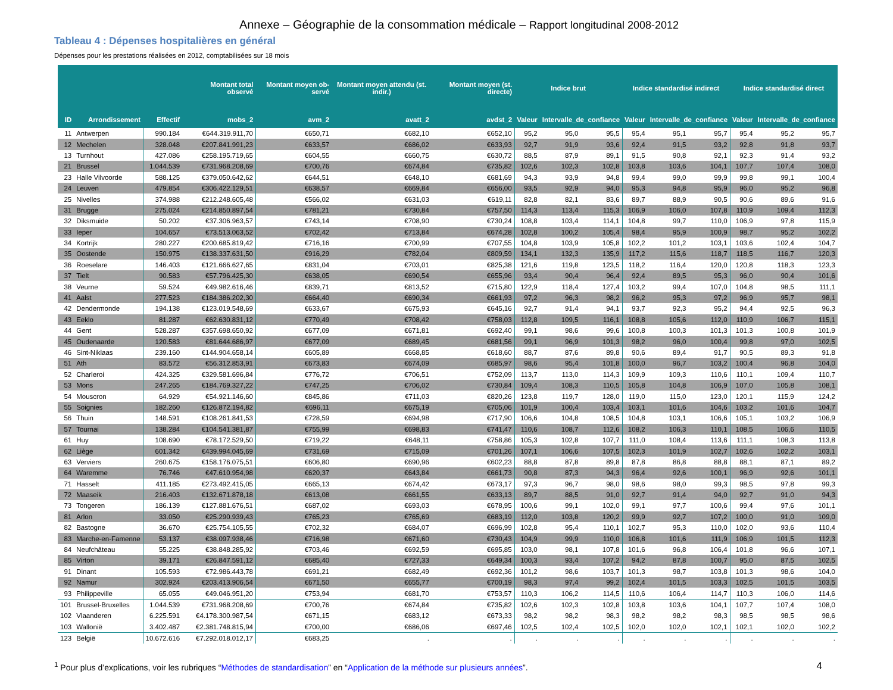Annexe – Géographie de la consommation médicale – Rapport longitudinal 2008-2012
Tableau 4 : Dépenses hospitalières en général
Dépenses pour les prestations réalisées en 2012, comptabilisées sur 18 mois
| | | | Montant total observé | Montant moyen ob-servé | Montant moyen attendu (st. indir.) | Montant moyen (st. directe) | Indice brut | | | Indice standardisé indirect | | | Indice standardisé direct | | |
| --- | --- | --- | --- | --- | --- | --- | --- | --- | --- | --- | --- | --- | --- | --- | --- |
| ID | Arrondissement | Effectif | mobs_2 | avm_2 | avatt_2 | avdst_2 | Valeur | Intervalle_de_confiance | | Valeur | Intervalle_de_confiance | | Valeur | Intervalle_de_confiance | |
| 11 | Antwerpen | 990.184 | €644.319.911,70 | €650,71 | €682,10 | €652,10 | 95,2 | 95,0 | 95,5 | 95,4 | 95,1 | 95,7 | 95,4 | 95,2 | 95,7 |
| 12 | Mechelen | 328.048 | €207.841.991,23 | €633,57 | €686,02 | €633,93 | 92,7 | 91,9 | 93,6 | 92,4 | 91,5 | 93,2 | 92,8 | 91,8 | 93,7 |
| 13 | Turnhout | 427.086 | €258.195.719,65 | €604,55 | €660,75 | €630,72 | 88,5 | 87,9 | 89,1 | 91,5 | 90,8 | 92,1 | 92,3 | 91,4 | 93,2 |
| 21 | Brussel | 1.044.539 | €731.968.208,69 | €700,76 | €674,84 | €735,82 | 102,6 | 102,3 | 102,8 | 103,8 | 103,6 | 104,1 | 107,7 | 107,4 | 108,0 |
| 23 | Halle Vilvoorde | 588.125 | €379.050.642,62 | €644,51 | €648,10 | €681,69 | 94,3 | 93,9 | 94,8 | 99,4 | 99,0 | 99,9 | 99,8 | 99,1 | 100,4 |
| 24 | Leuven | 479.854 | €306.422.129,51 | €638,57 | €669,84 | €656,00 | 93,5 | 92,9 | 94,0 | 95,3 | 94,8 | 95,9 | 96,0 | 95,2 | 96,8 |
| 25 | Nivelles | 374.988 | €212.248.605,48 | €566,02 | €631,03 | €619,11 | 82,8 | 82,1 | 83,6 | 89,7 | 88,9 | 90,5 | 90,6 | 89,6 | 91,6 |
| 31 | Brugge | 275.024 | €214.850.897,54 | €781,21 | €730,84 | €757,50 | 114,3 | 113,4 | 115,3 | 106,9 | 106,0 | 107,8 | 110,9 | 109,4 | 112,3 |
| 32 | Diksmuide | 50.202 | €37.306.963,57 | €743,14 | €708,90 | €730,24 | 108,8 | 103,4 | 114,1 | 104,8 | 99,7 | 110,0 | 106,9 | 97,8 | 115,9 |
| 33 | Ieper | 104.657 | €73.513.063,52 | €702,42 | €713,84 | €674,28 | 102,8 | 100,2 | 105,4 | 98,4 | 95,9 | 100,9 | 98,7 | 95,2 | 102,2 |
| 34 | Kortrijk | 280.227 | €200.685.819,42 | €716,16 | €700,99 | €707,55 | 104,8 | 103,9 | 105,8 | 102,2 | 101,2 | 103,1 | 103,6 | 102,4 | 104,7 |
| 35 | Oostende | 150.975 | €138.337.631,50 | €916,29 | €782,04 | €809,59 | 134,1 | 132,3 | 135,9 | 117,2 | 115,6 | 118,7 | 118,5 | 116,7 | 120,3 |
| 36 | Roeselare | 146.403 | €121.666.627,65 | €831,04 | €703,01 | €825,38 | 121,6 | 119,8 | 123,5 | 118,2 | 116,4 | 120,0 | 120,8 | 118,3 | 123,3 |
| 37 | Tielt | 90.583 | €57.796.425,30 | €638,05 | €690,54 | €655,96 | 93,4 | 90,4 | 96,4 | 92,4 | 89,5 | 95,3 | 96,0 | 90,4 | 101,6 |
| 38 | Veurne | 59.524 | €49.982.616,46 | €839,71 | €813,52 | €715,80 | 122,9 | 118,4 | 127,4 | 103,2 | 99,4 | 107,0 | 104,8 | 98,5 | 111,1 |
| 41 | Aalst | 277.523 | €184.386.202,30 | €664,40 | €690,34 | €661,93 | 97,2 | 96,3 | 98,2 | 96,2 | 95,3 | 97,2 | 96,9 | 95,7 | 98,1 |
| 42 | Dendermonde | 194.138 | €123.019.548,69 | €633,67 | €675,93 | €645,16 | 92,7 | 91,4 | 94,1 | 93,7 | 92,3 | 95,2 | 94,4 | 92,5 | 96,3 |
| 43 | Eeklo | 81.287 | €62.630.831,12 | €770,49 | €708,42 | €758,03 | 112,8 | 109,5 | 116,1 | 108,8 | 105,6 | 112,0 | 110,9 | 106,7 | 115,1 |
| 44 | Gent | 528.287 | €357.698.650,92 | €677,09 | €671,81 | €692,40 | 99,1 | 98,6 | 99,6 | 100,8 | 100,3 | 101,3 | 101,3 | 100,8 | 101,9 |
| 45 | Oudenaarde | 120.583 | €81.644.686,97 | €677,09 | €689,45 | €681,56 | 99,1 | 96,9 | 101,3 | 98,2 | 96,0 | 100,4 | 99,8 | 97,0 | 102,5 |
| 46 | Sint-Niklaas | 239.160 | €144.904.658,14 | €605,89 | €668,85 | €618,60 | 88,7 | 87,6 | 89,8 | 90,6 | 89,4 | 91,7 | 90,5 | 89,3 | 91,8 |
| 51 | Ath | 83.572 | €56.312.853,91 | €673,83 | €674,09 | €685,97 | 98,6 | 95,4 | 101,8 | 100,0 | 96,7 | 103,2 | 100,4 | 96,8 | 104,0 |
| 52 | Charleroi | 424.325 | €329.581.696,84 | €776,72 | €706,51 | €752,09 | 113,7 | 113,0 | 114,3 | 109,9 | 109,3 | 110,6 | 110,1 | 109,4 | 110,7 |
| 53 | Mons | 247.265 | €184.769.327,22 | €747,25 | €706,02 | €730,84 | 109,4 | 108,3 | 110,5 | 105,8 | 104,8 | 106,9 | 107,0 | 105,8 | 108,1 |
| 54 | Mouscron | 64.929 | €54.921.146,60 | €845,86 | €711,03 | €820,26 | 123,8 | 119,7 | 128,0 | 119,0 | 115,0 | 123,0 | 120,1 | 115,9 | 124,2 |
| 55 | Soignies | 182.260 | €126.872.194,82 | €696,11 | €675,19 | €705,06 | 101,9 | 100,4 | 103,4 | 103,1 | 101,6 | 104,6 | 103,2 | 101,6 | 104,7 |
| 56 | Thuin | 148.591 | €108.261.841,53 | €728,59 | €694,98 | €717,90 | 106,6 | 104,8 | 108,5 | 104,8 | 103,1 | 106,6 | 105,1 | 103,2 | 106,9 |
| 57 | Tournai | 138.284 | €104.541.381,87 | €755,99 | €698,83 | €741,47 | 110,6 | 108,7 | 112,6 | 108,2 | 106,3 | 110,1 | 108,5 | 106,6 | 110,5 |
| 61 | Huy | 108.690 | €78.172.529,50 | €719,22 | €648,11 | €758,86 | 105,3 | 102,8 | 107,7 | 111,0 | 108,4 | 113,6 | 111,1 | 108,3 | 113,8 |
| 62 | Liège | 601.342 | €439.994.045,69 | €731,69 | €715,09 | €701,26 | 107,1 | 106,6 | 107,5 | 102,3 | 101,9 | 102,7 | 102,6 | 102,2 | 103,1 |
| 63 | Verviers | 260.675 | €158.176.075,51 | €606,80 | €690,96 | €602,23 | 88,8 | 87,8 | 89,8 | 87,8 | 86,8 | 88,8 | 88,1 | 87,1 | 89,2 |
| 64 | Waremme | 76.746 | €47.610.954,98 | €620,37 | €643,84 | €661,73 | 90,8 | 87,3 | 94,3 | 96,4 | 92,6 | 100,1 | 96,9 | 92,6 | 101,1 |
| 71 | Hasselt | 411.185 | €273.492.415,05 | €665,13 | €674,42 | €673,17 | 97,3 | 96,7 | 98,0 | 98,6 | 98,0 | 99,3 | 98,5 | 97,8 | 99,3 |
| 72 | Maaseik | 216.403 | €132.671.878,18 | €613,08 | €661,55 | €633,13 | 89,7 | 88,5 | 91,0 | 92,7 | 91,4 | 94,0 | 92,7 | 91,0 | 94,3 |
| 73 | Tongeren | 186.139 | €127.881.676,51 | €687,02 | €693,03 | €678,95 | 100,6 | 99,1 | 102,0 | 99,1 | 97,7 | 100,6 | 99,4 | 97,6 | 101,1 |
| 81 | Arlon | 33.050 | €25.290.939,43 | €765,23 | €765,69 | €683,19 | 112,0 | 103,8 | 120,2 | 99,9 | 92,7 | 107,2 | 100,0 | 91,0 | 109,0 |
| 82 | Bastogne | 36.670 | €25.754.105,55 | €702,32 | €684,07 | €696,99 | 102,8 | 95,4 | 110,1 | 102,7 | 95,3 | 110,0 | 102,0 | 93,6 | 110,4 |
| 83 | Marche-en-Famenne | 53.137 | €38.097.938,46 | €716,98 | €671,60 | €730,43 | 104,9 | 99,9 | 110,0 | 106,8 | 101,6 | 111,9 | 106,9 | 101,5 | 112,3 |
| 84 | Neufchâteau | 55.225 | €38.848.285,92 | €703,46 | €692,59 | €695,85 | 103,0 | 98,1 | 107,8 | 101,6 | 96,8 | 106,4 | 101,8 | 96,6 | 107,1 |
| 85 | Virton | 39.171 | €26.847.591,12 | €685,40 | €727,33 | €649,34 | 100,3 | 93,4 | 107,2 | 94,2 | 87,8 | 100,7 | 95,0 | 87,5 | 102,5 |
| 91 | Dinant | 105.593 | €72.986.443,78 | €691,21 | €682,49 | €692,36 | 101,2 | 98,6 | 103,7 | 101,3 | 98,7 | 103,8 | 101,3 | 98,6 | 104,0 |
| 92 | Namur | 302.924 | €203.413.906,54 | €671,50 | €655,77 | €700,19 | 98,3 | 97,4 | 99,2 | 102,4 | 101,5 | 103,3 | 102,5 | 101,5 | 103,5 |
| 93 | Philippeville | 65.055 | €49.046.951,20 | €753,94 | €681,70 | €753,57 | 110,3 | 106,2 | 114,5 | 110,6 | 106,4 | 114,7 | 110,3 | 106,0 | 114,6 |
| 101 | Brussel-Bruxelles | 1.044.539 | €731.968.208,69 | €700,76 | €674,84 | €735,82 | 102,6 | 102,3 | 102,8 | 103,8 | 103,6 | 104,1 | 107,7 | 107,4 | 108,0 |
| 102 | Vlaanderen | 6.225.591 | €4.178.300.987,54 | €671,15 | €683,12 | €673,33 | 98,2 | 98,2 | 98,3 | 98,2 | 98,2 | 98,3 | 98,5 | 98,5 | 98,6 |
| 103 | Wallonië | 3.402.487 | €2.381.748.815,94 | €700,00 | €686,06 | €697,46 | 102,5 | 102,4 | 102,5 | 102,0 | 102,0 | 102,1 | 102,1 | 102,0 | 102,2 |
| 123 | België | 10.672.616 | €7.292.018.012,17 | €683,25 | . | . | . | . | . | . | . | . | . | . | . |
<sup>1</sup> Pour plus d’explications, voir les rubriques “Méthodes de standardisation” en “Application de la méthode sur plusieurs années”.
4